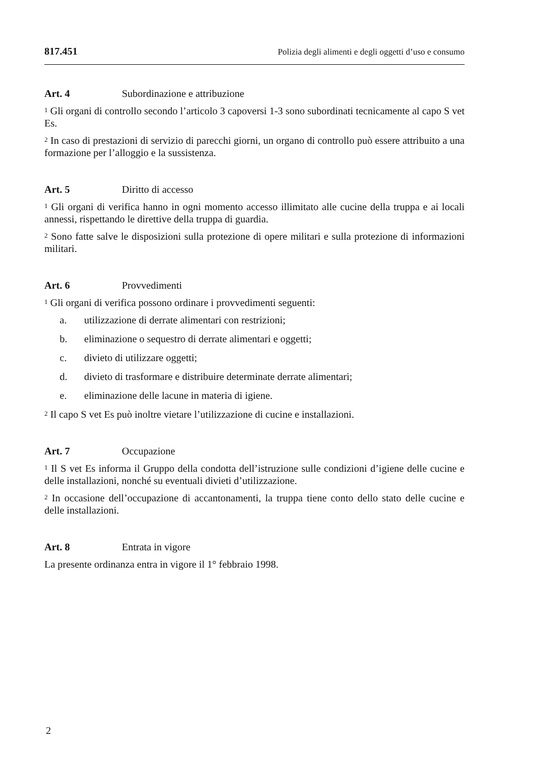817.451 Polizia degli alimenti e degli oggetti d’uso e consumo
Art. 4 Subordinazione e attribuzione
<sup>1</sup> Gli organi di controllo secondo l’articolo 3 capoversi 1-3 sono subordinati tecnicamente al capo S vet Es.
<sup>2</sup> In caso di prestazioni di servizio di parecchi giorni, un organo di controllo può essere attribuito a una formazione per l’alloggio e la sussistenza.
Art. 5 Diritto di accesso
<sup>1</sup> Gli organi di verifica hanno in ogni momento accesso illimitato alle cucine della truppa e ai locali annessi, rispettando le direttive della truppa di guardia.
<sup>2</sup> Sono fatte salve le disposizioni sulla protezione di opere militari e sulla protezione di informazioni militari.
Art. 6 Provvedimenti
<sup>1</sup> Gli organi di verifica possono ordinare i provvedimenti seguenti:
a. utilizzazione di derrate alimentari con restrizioni;
b. eliminazione o sequestro di derrate alimentari e oggetti;
c. divieto di utilizzare oggetti;
d. divieto di trasformare e distribuire determinate derrate alimentari;
e. eliminazione delle lacune in materia di igiene.
<sup>2</sup> Il capo S vet Es può inoltre vietare l’utilizzazione di cucine e installazioni.
Art. 7 Occupazione
<sup>1</sup> Il S vet Es informa il Gruppo della condotta dell’istruzione sulle condizioni d’igiene delle cucine e delle installazioni, nonché su eventuali divieti d’utilizzazione.
<sup>2</sup> In occasione dell’occupazione di accantonamenti, la truppa tiene conto dello stato delle cucine e delle installazioni.
Art. 8 Entrata in vigore
La presente ordinanza entra in vigore il 1° febbraio 1998.
2